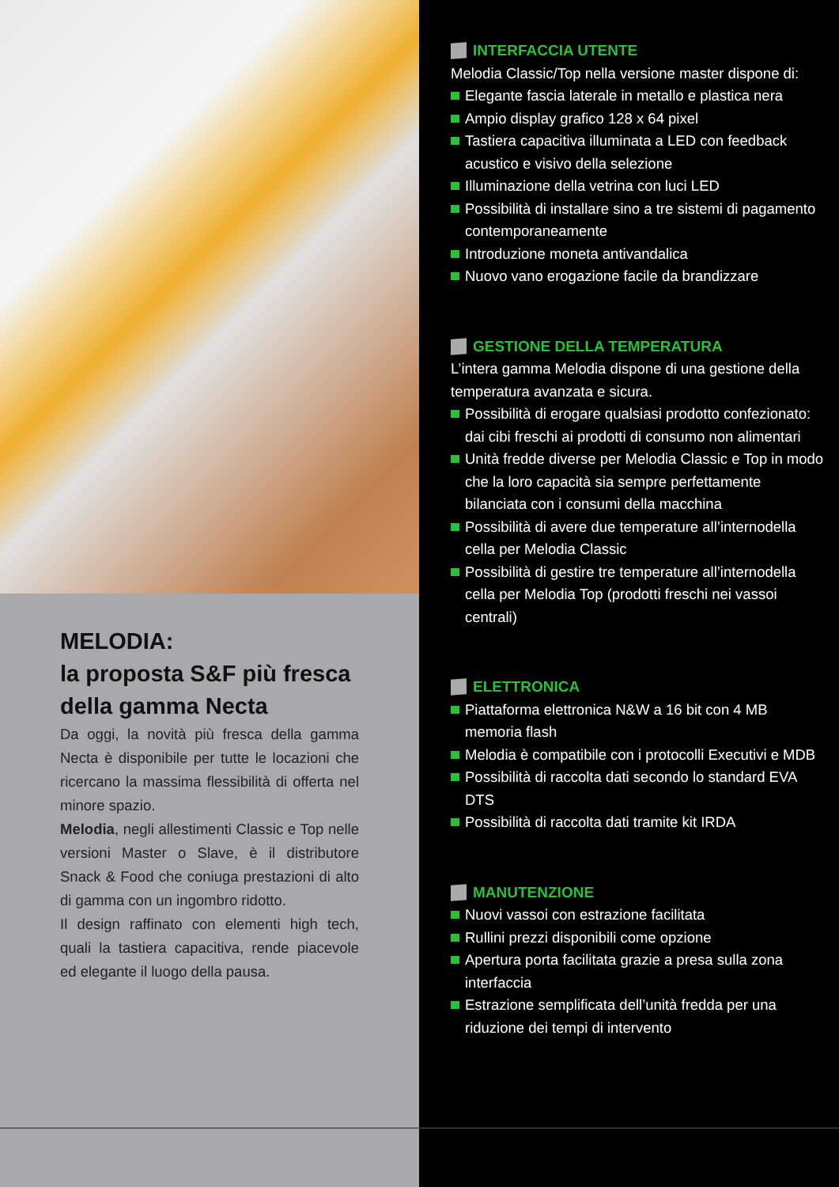MELODIA:
la proposta S&F più fresca della gamma Necta
Da oggi, la novità più fresca della gamma Necta è disponibile per tutte le locazioni che ricercano la massima flessibilità di offerta nel minore spazio.
Melodia, negli allestimenti Classic e Top nelle versioni Master o Slave, è il distributore Snack & Food che coniuga prestazioni di alto di gamma con un ingombro ridotto.
Il design raffinato con elementi high tech, quali la tastiera capacitiva, rende piacevole ed elegante il luogo della pausa.
INTERFACCIA UTENTE
Melodia Classic/Top nella versione master dispone di:
Elegante fascia laterale in metallo e plastica nera
Ampio display grafico 128 x 64 pixel
Tastiera capacitiva illuminata a LED con feedback acustico e visivo della selezione
Illuminazione della vetrina con luci LED
Possibilità di installare sino a tre sistemi di pagamento contemporaneamente
Introduzione moneta antivandalica
Nuovo vano erogazione facile da brandizzare
GESTIONE DELLA TEMPERATURA
L’intera gamma Melodia dispone di una gestione della temperatura avanzata e sicura.
Possibilità di erogare qualsiasi prodotto confezionato: dai cibi freschi ai prodotti di consumo non alimentari
Unità fredde diverse per Melodia Classic e Top in modo che la loro capacità sia sempre perfettamente bilanciata con i consumi della macchina
Possibilità di avere due temperature all’internodella cella per Melodia Classic
Possibilità di gestire tre temperature all’internodella cella per Melodia Top (prodotti freschi nei vassoi centrali)
ELETTRONICA
Piattaforma elettronica N&W a 16 bit con 4 MB memoria flash
Melodia è compatibile con i protocolli Executivi e MDB
Possibilità di raccolta dati secondo lo standard EVA DTS
Possibilità di raccolta dati tramite kit IRDA
MANUTENZIONE
Nuovi vassoi con estrazione facilitata
Rullini prezzi disponibili come opzione
Apertura porta facilitata grazie a presa sulla zona interfaccia
Estrazione semplificata dell’unità fredda per una riduzione dei tempi di intervento